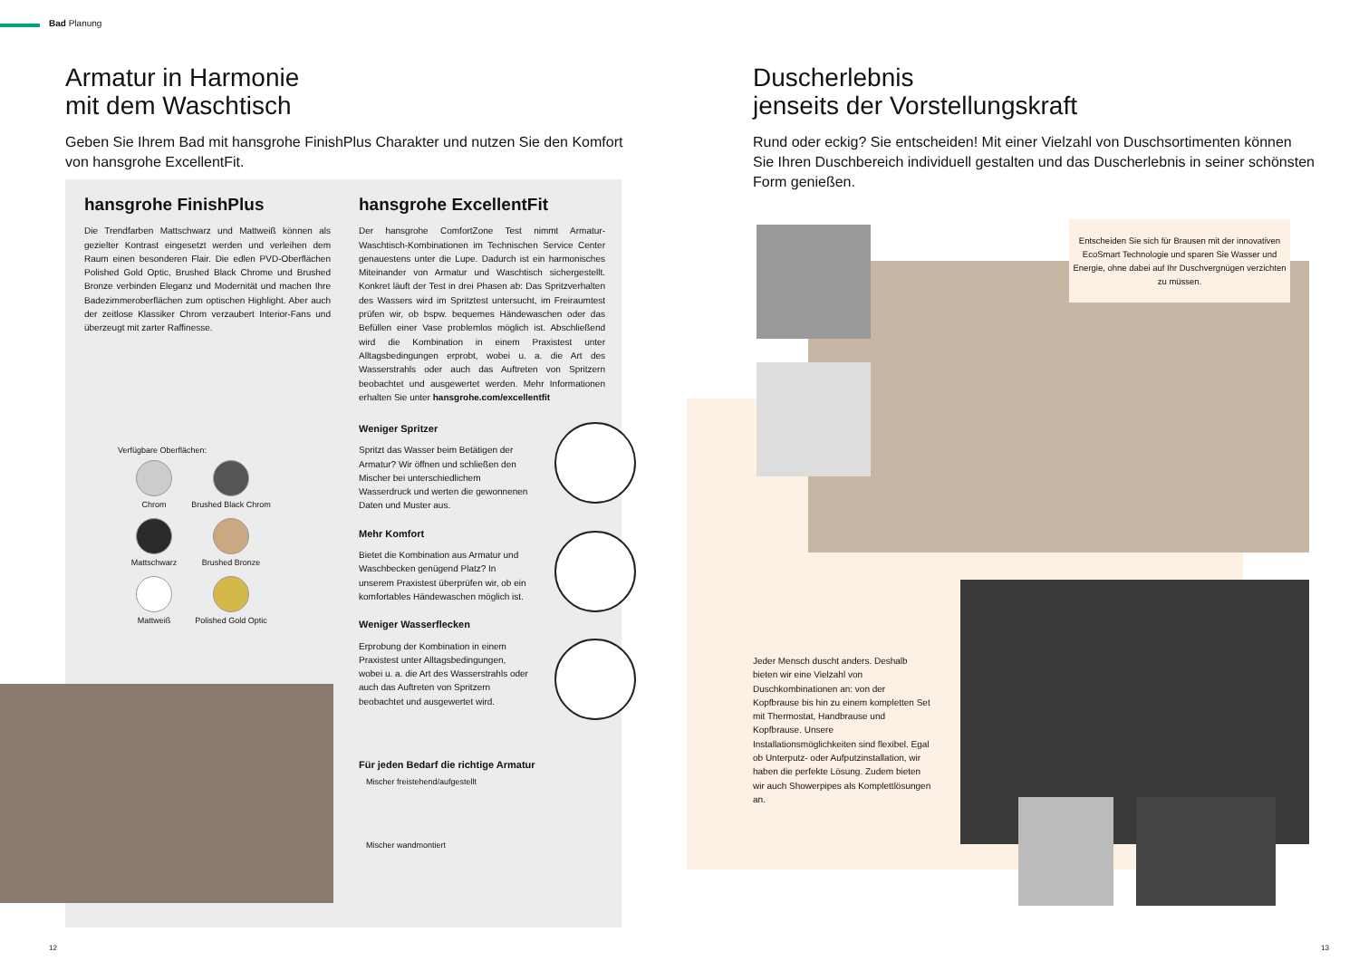Bad Planung
Armatur in Harmonie
mit dem Waschtisch
Geben Sie Ihrem Bad mit hansgrohe FinishPlus Charakter und nutzen Sie den Komfort von hansgrohe ExcellentFit.
hansgrohe FinishPlus
Die Trendfarben Mattschwarz und Mattweiß können als gezielter Kontrast eingesetzt werden und verleihen dem Raum einen besonderen Flair. Die edlen PVD-Oberflächen Polished Gold Optic, Brushed Black Chrome und Brushed Bronze verbinden Eleganz und Modernität und machen Ihre Badezimmeroberflächen zum optischen Highlight. Aber auch der zeitlose Klassiker Chrom verzaubert Interior-Fans und überzeugt mit zarter Raffinesse.
hansgrohe ExcellentFit
Der hansgrohe ComfortZone Test nimmt Armatur-Waschtisch-Kombinationen im Technischen Service Center genauestens unter die Lupe. Dadurch ist ein harmonisches Miteinander von Armatur und Waschtisch sichergestellt. Konkret läuft der Test in drei Phasen ab: Das Spritzverhalten des Wassers wird im Spritztest untersucht, im Freiraumtest prüfen wir, ob bspw. bequemes Händewaschen oder das Befüllen einer Vase problemlos möglich ist. Abschließend wird die Kombination in einem Praxistest unter Alltagsbedingungen erprobt, wobei u. a. die Art des Wasserstrahls oder auch das Auftreten von Spritzern beobachtet und ausgewertet werden. Mehr Informationen erhalten Sie unter hansgrohe.com/excellentfit
Verfügbare Oberflächen:
Chrom
Brushed Black Chrom
Mattschwarz
Brushed Bronze
Mattweiß
Polished Gold Optic
Weniger Spritzer
Spritzt das Wasser beim Betätigen der Armatur? Wir öffnen und schließen den Mischer bei unterschiedlichem Wasserdruck und werten die gewonnenen Daten und Muster aus.
Mehr Komfort
Bietet die Kombination aus Armatur und Waschbecken genügend Platz? In unserem Praxistest überprüfen wir, ob ein komfortables Händewaschen möglich ist.
Weniger Wasserflecken
Erprobung der Kombination in einem Praxistest unter Alltagsbedingungen, wobei u. a. die Art des Wasserstrahls oder auch das Auftreten von Spritzern beobachtet und ausgewertet wird.
Für jeden Bedarf die richtige Armatur
Mischer freistehend/aufgestellt
Mischer wandmontiert
12
Duscherlebnis
jenseits der Vorstellungskraft
Rund oder eckig? Sie entscheiden! Mit einer Vielzahl von Duschsortimenten können Sie Ihren Duschbereich individuell gestalten und das Duscherlebnis in seiner schönsten Form genießen.
Entscheiden Sie sich für Brausen mit der innovativen EcoSmart Technologie und sparen Sie Wasser und Energie, ohne dabei auf Ihr Duschvergnügen verzichten zu müssen.
Jeder Mensch duscht anders. Deshalb bieten wir eine Vielzahl von Duschkombinationen an: von der Kopfbrause bis hin zu einem kompletten Set mit Thermostat, Handbrause und Kopfbrause. Unsere Installationsmöglichkeiten sind flexibel. Egal ob Unterputz- oder Aufputzinstallation, wir haben die perfekte Lösung. Zudem bieten wir auch Showerpipes als Komplettlösungen an.
13